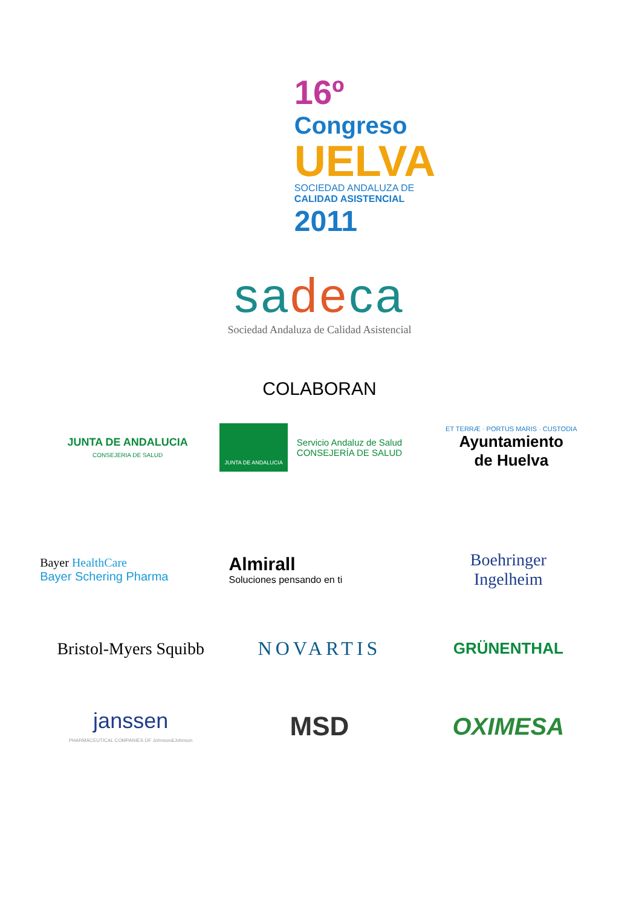16º
Congreso
UELVA
SOCIEDAD ANDALUZA DE
CALIDAD ASISTENCIAL
2011
sadeca
Sociedad Andaluza de Calidad Asistencial
COLABORAN
JUNTA DE ANDALUCIA
CONSEJERIA DE SALUD
JUNTA DE ANDALUCIA
Servicio Andaluz de Salud
CONSEJERÍA DE SALUD
ET TERRÆ · PORTUS MARIS · CUSTODIA
Ayuntamiento
de Huelva
Bayer HealthCare
Bayer Schering Pharma
Almirall
Soluciones pensando en ti
Boehringer
Ingelheim
Bristol-Myers Squibb
NOVARTIS
GRÜNENTHAL
janssen
PHARMACEUTICAL COMPANIES OF Johnson&Johnson
MSD OXIMESA